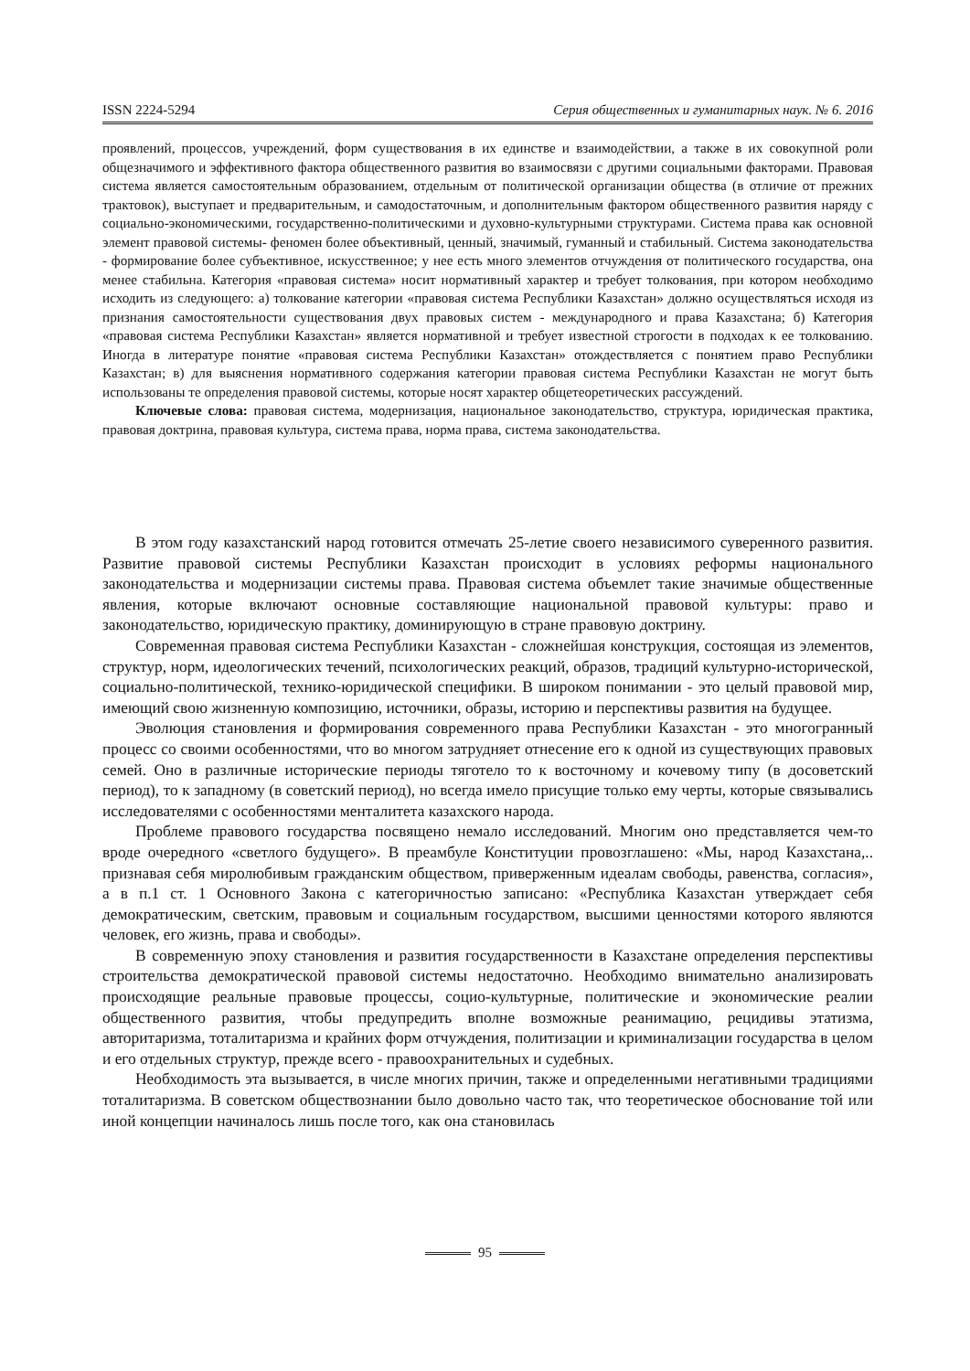ISSN 2224-5294 Серия общественных и гуманитарных наук. № 6. 2016
проявлений, процессов, учреждений, форм существования в их единстве и взаимодействии, а также в их совокупной роли общезначимого и эффективного фактора общественного развития во взаимосвязи с другими социальными факторами. Правовая система является самостоятельным образованием, отдельным от политической организации общества (в отличие от прежних трактовок), выступает и предварительным, и самодостаточным, и дополнительным фактором общественного развития наряду с социально-экономическими, государственно-политическими и духовно-культурными структурами. Система права как основной элемент правовой системы- феномен более объективный, ценный, значимый, гуманный и стабильный. Система законодательства - формирование более субъективное, искусственное; у нее есть много элементов отчуждения от политического государства, она менее стабильна. Категория «правовая система» носит нормативный характер и требует толкования, при котором необходимо исходить из следующего: а) толкование категории «правовая система Республики Казахстан» должно осуществляться исходя из признания самостоятельности существования двух правовых систем - международного и права Казахстана; б) Категория «правовая система Республики Казахстан» является нормативной и требует известной строгости в подходах к ее толкованию. Иногда в литературе понятие «правовая система Республики Казахстан» отождествляется с понятием право Республики Казахстан; в) для выяснения нормативного содержания категории правовая система Республики Казахстан не могут быть использованы те определения правовой системы, которые носят характер общетеоретических рассуждений.
Ключевые слова: правовая система, модернизация, национальное законодательство, структура, юридическая практика, правовая доктрина, правовая культура, система права, норма права, система законодательства.
В этом году казахстанский народ готовится отмечать 25-летие своего независимого суверенного развития. Развитие правовой системы Республики Казахстан происходит в условиях реформы национального законодательства и модернизации системы права. Правовая система объемлет такие значимые общественные явления, которые включают основные составляющие национальной правовой культуры: право и законодательство, юридическую практику, доминирующую в стране правовую доктрину.
Современная правовая система Республики Казахстан - сложнейшая конструкция, состоящая из элементов, структур, норм, идеологических течений, психологических реакций, образов, традиций культурно-исторической, социально-политической, технико-юридической специфики. В широком понимании - это целый правовой мир, имеющий свою жизненную композицию, источники, образы, историю и перспективы развития на будущее.
Эволюция становления и формирования современного права Республики Казахстан - это многогранный процесс со своими особенностями, что во многом затрудняет отнесение его к одной из существующих правовых семей. Оно в различные исторические периоды тяготело то к восточному и кочевому типу (в досоветский период), то к западному (в советский период), но всегда имело присущие только ему черты, которые связывались исследователями с особенностями менталитета казахского народа.
Проблеме правового государства посвящено немало исследований. Многим оно представляется чем-то вроде очередного «светлого будущего». В преамбуле Конституции провозглашено: «Мы, народ Казахстана,.. признавая себя миролюбивым гражданским обществом, приверженным идеалам свободы, равенства, согласия», а в п.1 ст. 1 Основного Закона с категоричностью записано: «Республика Казахстан утверждает себя демократическим, светским, правовым и социальным государством, высшими ценностями которого являются человек, его жизнь, права и свободы».
В современную эпоху становления и развития государственности в Казахстане определения перспективы строительства демократической правовой системы недостаточно. Необходимо внимательно анализировать происходящие реальные правовые процессы, социо-культурные, политические и экономические реалии общественного развития, чтобы предупредить вполне возможные реанимацию, рецидивы этатизма, авторитаризма, тоталитаризма и крайних форм отчуждения, политизации и криминализации государства в целом и его отдельных структур, прежде всего - правоохранительных и судебных.
Необходимость эта вызывается, в числе многих причин, также и определенными негативными традициями тоталитаризма. В советском обществознании было довольно часто так, что теоретическое обоснование той или иной концепции начиналось лишь после того, как она становилась
95